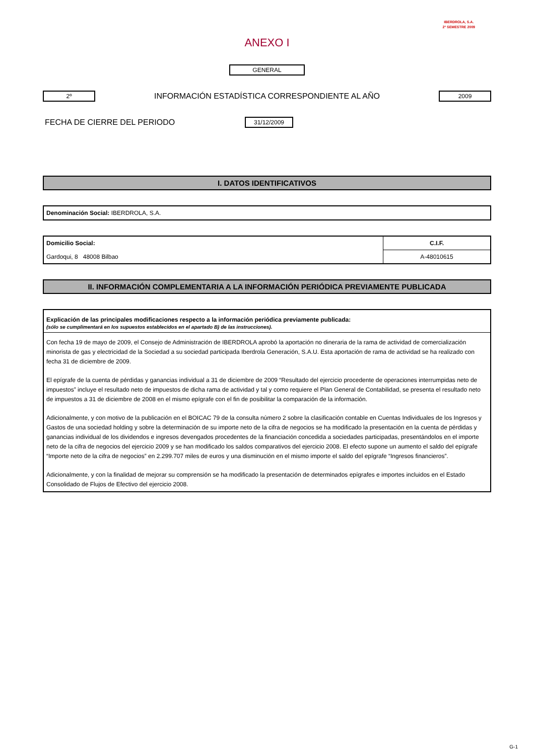IBERDROLA, S.A.
2º SEMESTRE 2009
ANEXO I
GENERAL
2º INFORMACIÓN ESTADÍSTICA CORRESPONDIENTE AL AÑO 2009
FECHA DE CIERRE DEL PERIODO 31/12/2009
I. DATOS IDENTIFICATIVOS
| Denominación Social: IBERDROLA, S.A. |
| Domicilio Social: | C.I.F. |
| Gardoqui, 8 48008 Bilbao | A-48010615 |
II. INFORMACIÓN COMPLEMENTARIA A LA INFORMACIÓN PERIÓDICA PREVIAMENTE PUBLICADA
Explicación de las principales modificaciones respecto a la información periódica previamente publicada:
(sólo se cumplimentará en los supuestos establecidos en el apartado B) de las instrucciones).
Con fecha 19 de mayo de 2009, el Consejo de Administración de IBERDROLA aprobó la aportación no dineraria de la rama de actividad de comercialización minorista de gas y electricidad de la Sociedad a su sociedad participada Iberdrola Generación, S.A.U. Esta aportación de rama de actividad se ha realizado con fecha 31 de diciembre de 2009.
El epígrafe de la cuenta de pérdidas y ganancias individual a 31 de diciembre de 2009 “Resultado del ejercicio procedente de operaciones interrumpidas neto de impuestos” incluye el resultado neto de impuestos de dicha rama de actividad y tal y como requiere el Plan General de Contabilidad, se presenta el resultado neto de impuestos a 31 de diciembre de 2008 en el mismo epígrafe con el fin de posibilitar la comparación de la información.
Adicionalmente, y con motivo de la publicación en el BOICAC 79 de la consulta número 2 sobre la clasificación contable en Cuentas Individuales de los Ingresos y Gastos de una sociedad holding y sobre la determinación de su importe neto de la cifra de negocios se ha modificado la presentación en la cuenta de pérdidas y ganancias individual de los dividendos e ingresos devengados procedentes de la financiación concedida a sociedades participadas, presentándolos en el importe neto de la cifra de negocios del ejercicio 2009 y se han modificado los saldos comparativos del ejercicio 2008. El efecto supone un aumento el saldo del epígrafe “Importe neto de la cifra de negocios” en 2.299.707 miles de euros y una disminución en el mismo importe el saldo del epígrafe “Ingresos financieros”.
Adicionalmente, y con la finalidad de mejorar su comprensión se ha modificado la presentación de determinados epígrafes e importes incluidos en el Estado Consolidado de Flujos de Efectivo del ejercicio 2008.
G-1